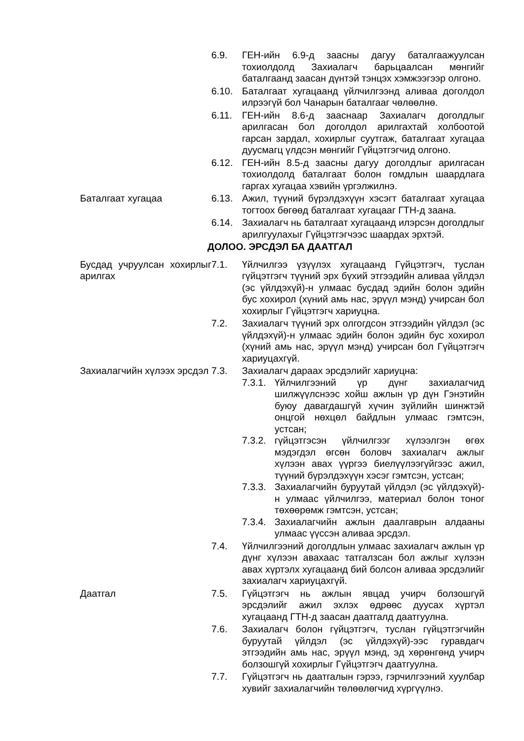6.9. ГЕН-ийн 6.9-д заасны дагуу баталгаажуулсан тохиолдолд Захиалагч барьцаалсан мөнгийг баталгаанд заасан дүнтэй тэнцэх хэмжээгээр олгоно.
6.10. Баталгаат хугацаанд үйлчилгээнд аливаа доголдол илрээгүй бол Чанарын баталгааг чөлөөлнө.
6.11. ГЕН-ийн 8.6-д зааснаар Захиалагч доголдлыг арилгасан бол доголдол арилгахтай холбоотой гарсан зардал, хохирлыг суутгаж, баталгаат хугацаа дуусмагц үлдсэн мөнгийг Гүйцэтгэгчид олгоно.
6.12. ГЕН-ийн 8.5-д заасны дагуу доголдлыг арилгасан тохиолдолд баталгаат болон гомдлын шаардлага гаргах хугацаа хэвийн үргэлжилнэ.
Баталгаат хугацаа 6.13. Ажил, түүний бүрэлдэхүүн хэсэгт баталгаат хугацаа тогтоох бөгөөд баталгаат хугацааг ГТН-д заана.
6.14. Захиалагч нь баталгаат хугацаанд илэрсэн доголдлыг арилгуулахыг Гүйцэтгэгчээс шаардах эрхтэй.
ДОЛОО. ЭРСДЭЛ БА ДААТГАЛ
Бусдад учруулсан хохирлыг арилгах
7.1. Үйлчилгээ үзүүлэх хугацаанд Гүйцэтгэгч, туслан гүйцэтгэгч түүний эрх бүхий этгээдийн аливаа үйлдэл (эс үйлдэхүй)-н улмаас бусдад эдийн болон эдийн бус хохирол (хүний амь нас, эрүүл мэнд) учирсан бол хохирлыг Гүйцэтгэгч хариуцна.
7.2. Захиалагч түүний эрх олгогдсон этгээдийн үйлдэл (эс үйлдэхүй)-н улмаас эдийн болон эдийн бус хохирол (хүний амь нас, эрүүл мэнд) учирсан бол Гүйцэтгэгч хариуцахгүй.
Захиалагчийн хүлээх эрсдэл
7.3. Захиалагч дараах эрсдэлийг хариуцна:
7.3.1.
Үйлчилгээний үр дүнг захиалагчид шилжүүлснээс хойш ажлын үр дүн Гэнэтийн буюу давагдашгүй хүчин зүйлийн шинжтэй онцгой нөхцөл байдлын улмаас гэмтсэн, устсан;
7.3.2.
гүйцэтгэсэн үйлчилгээг хүлээлгэн өгөх мэдэгдэл өгсөн боловч захиалагч ажлыг хүлээн авах үүргээ биелүүлээгүйгээс ажил, түүний бүрэлдэхүүн хэсэг гэмтсэн, устсан;
7.3.3.
Захиалагчийн буруутай үйлдэл (эс үйлдэхүй)-н улмаас үйлчилгээ, материал болон тоног төхөөрөмж гэмтсэн, устсан;
7.3.4.
Захиалагчийн ажлын даалгаврын алдааны улмаас үүссэн аливаа эрсдэл.
7.4. Үйлчилгээний доголдлын улмаас захиалагч ажлын үр дүнг хүлээн авахаас татгалзсан бол ажлыг хүлээн авах хүртэлх хугацаанд бий болсон аливаа эрсдэлийг захиалагч хариуцахгүй.
Даатгал 7.5. Гүйцэтгэгч нь ажлын явцад учирч болзошгүй эрсдэлийг ажил эхлэх өдрөөс дуусах хүртэл хугацаанд ГТН-д заасан даатгалд даатгуулна.
7.6. Захиалагч болон гүйцэтгэгч, туслан гүйцэтгэгчийн буруутай үйлдэл (эс үйлдэхүй)-ээс гуравдагч этгээдийн амь нас, эрүүл мэнд, эд хөрөнгөнд учирч болзошгүй хохирлыг Гүйцэтгэгч даатгуулна.
7.7. Гүйцэтгэгч нь даатгалын гэрээ, гэрчилгээний хуулбар хувийг захиалагчийн төлөөлөгчид хүргүүлнэ.